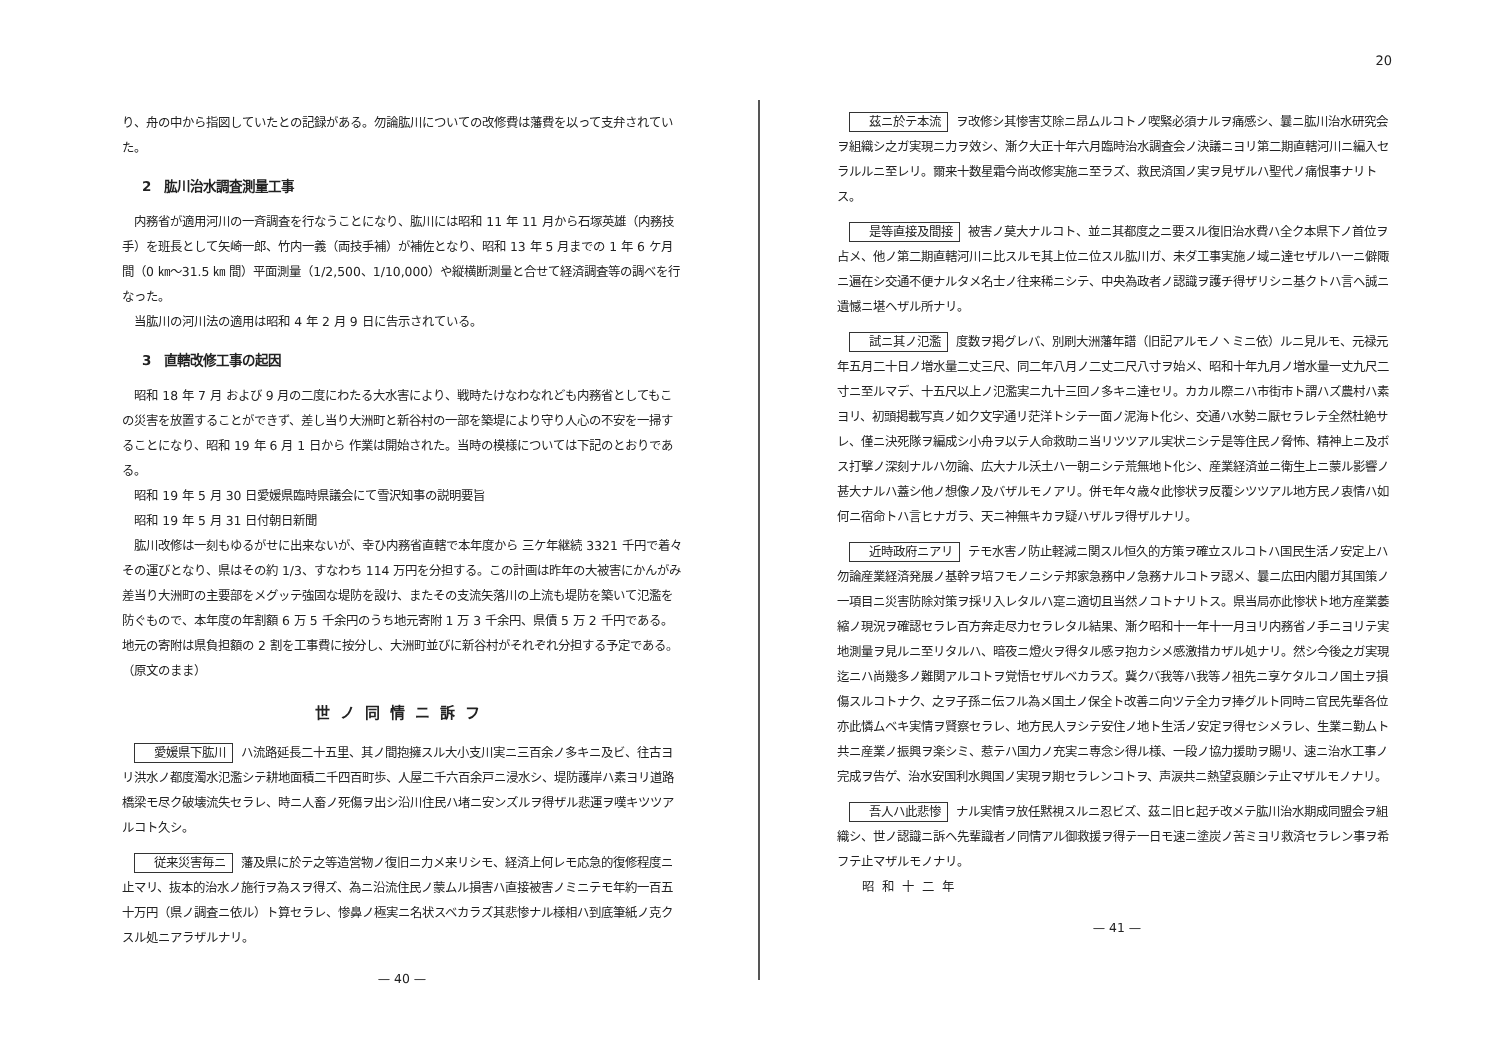り、舟の中から指図していたとの記録がある。勿論肱川についての改修費は藩費を以って支弁されていた。
2　肱川治水調査測量工事
内務省が適用河川の一斉調査を行なうことになり、肱川には昭和 11 年 11 月から石塚英雄（内務技手）を班長として矢崎一郎、竹内一義（両技手補）が補佐となり、昭和 13 年 5 月までの 1 年 6 ケ月間（0 ㎞～31.5 ㎞ 間）平面測量（1/2,500、1/10,000）や縦横断測量と合せて経済調査等の調べを行なった。
当肱川の河川法の適用は昭和 4 年 2 月 9 日に告示されている。
3　直轄改修工事の起因
昭和 18 年 7 月 および 9 月の二度にわたる大水害により、戦時たけなわなれども内務省としてもこの災害を放置することができず、差し当り大洲町と新谷村の一部を築堤により守り人心の不安を一掃することになり、昭和 19 年 6 月 1 日から 作業は開始された。当時の模様については下記のとおりである。
昭和 19 年 5 月 30 日愛媛県臨時県議会にて雪沢知事の説明要旨
昭和 19 年 5 月 31 日付朝日新聞
肱川改修は一刻もゆるがせに出来ないが、幸ひ内務省直轄で本年度から 三ケ年継続 3321 千円で着々その運びとなり、県はその約 1/3、すなわち 114 万円を分担する。この計画は昨年の大被害にかんがみ差当り大洲町の主要部をメグッテ強固な堤防を設け、またその支流矢落川の上流も堤防を築いて氾濫を防ぐもので、本年度の年割額 6 万 5 千余円のうち地元寄附 1 万 3 千余円、県債 5 万 2 千円である。地元の寄附は県負担額の 2 割を工事費に按分し、大洲町並びに新谷村がそれぞれ分担する予定である。（原文のまま）
世ノ同情ニ訴フ
愛媛県下肱川 ハ流路延長二十五里、其ノ間抱擁スル大小支川実ニ三百余ノ多キニ及ビ、往古ヨリ洪水ノ都度濁水氾濫シテ耕地面積二千四百町歩、人屋二千六百余戸ニ浸水シ、堤防護岸ハ素ヨリ道路橋梁モ尽ク破壊流失セラレ、時ニ人畜ノ死傷ヲ出シ沿川住民ハ堵ニ安ンズルヲ得ザル悲運ヲ嘆キツツアルコト久シ。
従来災害毎ニ 藩及県に於テ之等造営物ノ復旧ニ力メ来リシモ、経済上何レモ応急的復修程度ニ止マリ、抜本的治水ノ施行ヲ為スヲ得ズ、為ニ沿流住民ノ蒙ムル損害ハ直接被害ノミニテモ年約一百五十万円（県ノ調査ニ依ル）ト算セラレ、惨鼻ノ極実ニ名状スベカラズ其悲惨ナル様相ハ到底筆紙ノ克クスル処ニアラザルナリ。
— 40 —
20
茲ニ於テ本流 ヲ改修シ其惨害艾除ニ昂ムルコトノ喫緊必須ナルヲ痛感シ、曩ニ肱川治水研究会ヲ組織シ之ガ実現ニ力ヲ效シ、漸ク大正十年六月臨時治水調査会ノ決議ニヨリ第二期直轄河川ニ編入セラルルニ至レリ。爾来十数星霜今尚改修実施ニ至ラズ、救民済国ノ実ヲ見ザルハ聖代ノ痛恨事ナリトス。
是等直接及間接 被害ノ莫大ナルコト、並ニ其都度之ニ要スル復旧治水費ハ全ク本県下ノ首位ヲ占メ、他ノ第二期直轄河川ニ比スルモ其上位ニ位スル肱川ガ、未ダ工事実施ノ域ニ達セザルハ一ニ僻陬ニ遍在シ交通不便ナルタメ名士ノ往来稀ニシテ、中央為政者ノ認識ヲ護チ得ザリシニ基クトハ言ヘ誠ニ遺憾ニ堪ヘザル所ナリ。
試ニ其ノ氾濫 度数ヲ掲グレバ、別刷大洲藩年譜（旧記アルモノヽミニ依）ルニ見ルモ、元禄元年五月二十日ノ増水量二丈三尺、同二年八月ノ二丈二尺八寸ヲ始メ、昭和十年九月ノ増水量一丈九尺二寸ニ至ルマデ、十五尺以上ノ氾濫実ニ九十三回ノ多キニ達セリ。カカル際ニハ市街市ト謂ハズ農村ハ素ヨリ、初頭掲載写真ノ如ク文字通リ茫洋トシテ一面ノ泥海ト化シ、交通ハ水勢ニ厭セラレテ全然杜絶サレ、僅ニ決死隊ヲ編成シ小舟ヲ以テ人命救助ニ当リツツアル実状ニシテ是等住民ノ脅怖、精神上ニ及ボス打撃ノ深刻ナルハ勿論、広大ナル沃土ハ一朝ニシテ荒無地ト化シ、産業経済並ニ衛生上ニ蒙ル影響ノ甚大ナルハ蓋シ他ノ想像ノ及バザルモノアリ。併モ年々歳々此惨状ヲ反覆シツツアル地方民ノ衷情ハ如何ニ宿命トハ言ヒナガラ、天ニ神無キカヲ疑ハザルヲ得ザルナリ。
近時政府ニアリ テモ水害ノ防止軽減ニ関スル恒久的方策ヲ確立スルコトハ国民生活ノ安定上ハ勿論産業経済発展ノ基幹ヲ培フモノニシテ邦家急務中ノ急務ナルコトヲ認メ、曩ニ広田内閣ガ其国策ノ一項目ニ災害防除対策ヲ採リ入レタルハ寔ニ適切且当然ノコトナリトス。県当局亦此惨状ト地方産業萎縮ノ現況ヲ確認セラレ百方奔走尽力セラレタル結果、漸ク昭和十一年十一月ヨリ内務省ノ手ニヨリテ実地測量ヲ見ルニ至リタルハ、暗夜ニ燈火ヲ得タル感ヲ抱カシメ感激措カザル処ナリ。然シ今後之ガ実現迄ニハ尚幾多ノ難関アルコトヲ覚悟セザルベカラズ。冀クバ我等ハ我等ノ祖先ニ享ケタルコノ国土ヲ損傷スルコトナク、之ヲ子孫ニ伝フル為メ国土ノ保全ト改善ニ向ツテ全力ヲ捧グルト同時ニ官民先輩各位亦此憐ムベキ実情ヲ賢察セラレ、地方民人ヲシテ安住ノ地ト生活ノ安定ヲ得セシメラレ、生業ニ勤ムト共ニ産業ノ振興ヲ楽シミ、惹テハ国力ノ充実ニ専念シ得ル様、一段ノ協力援助ヲ賜リ、速ニ治水工事ノ完成ヲ告ゲ、治水安国利水興国ノ実現ヲ期セラレンコトヲ、声涙共ニ熱望哀願シテ止マザルモノナリ。
吾人ハ此悲惨 ナル実情ヲ放任黙視スルニ忍ビズ、茲ニ旧ヒ起チ改メテ肱川治水期成同盟会ヲ組織シ、世ノ認識ニ訴ヘ先輩識者ノ同情アル御救援ヲ得テ一日モ速ニ塗炭ノ苦ミヨリ救済セラレン事ヲ希フテ止マザルモノナリ。
昭和十二年
— 41 —